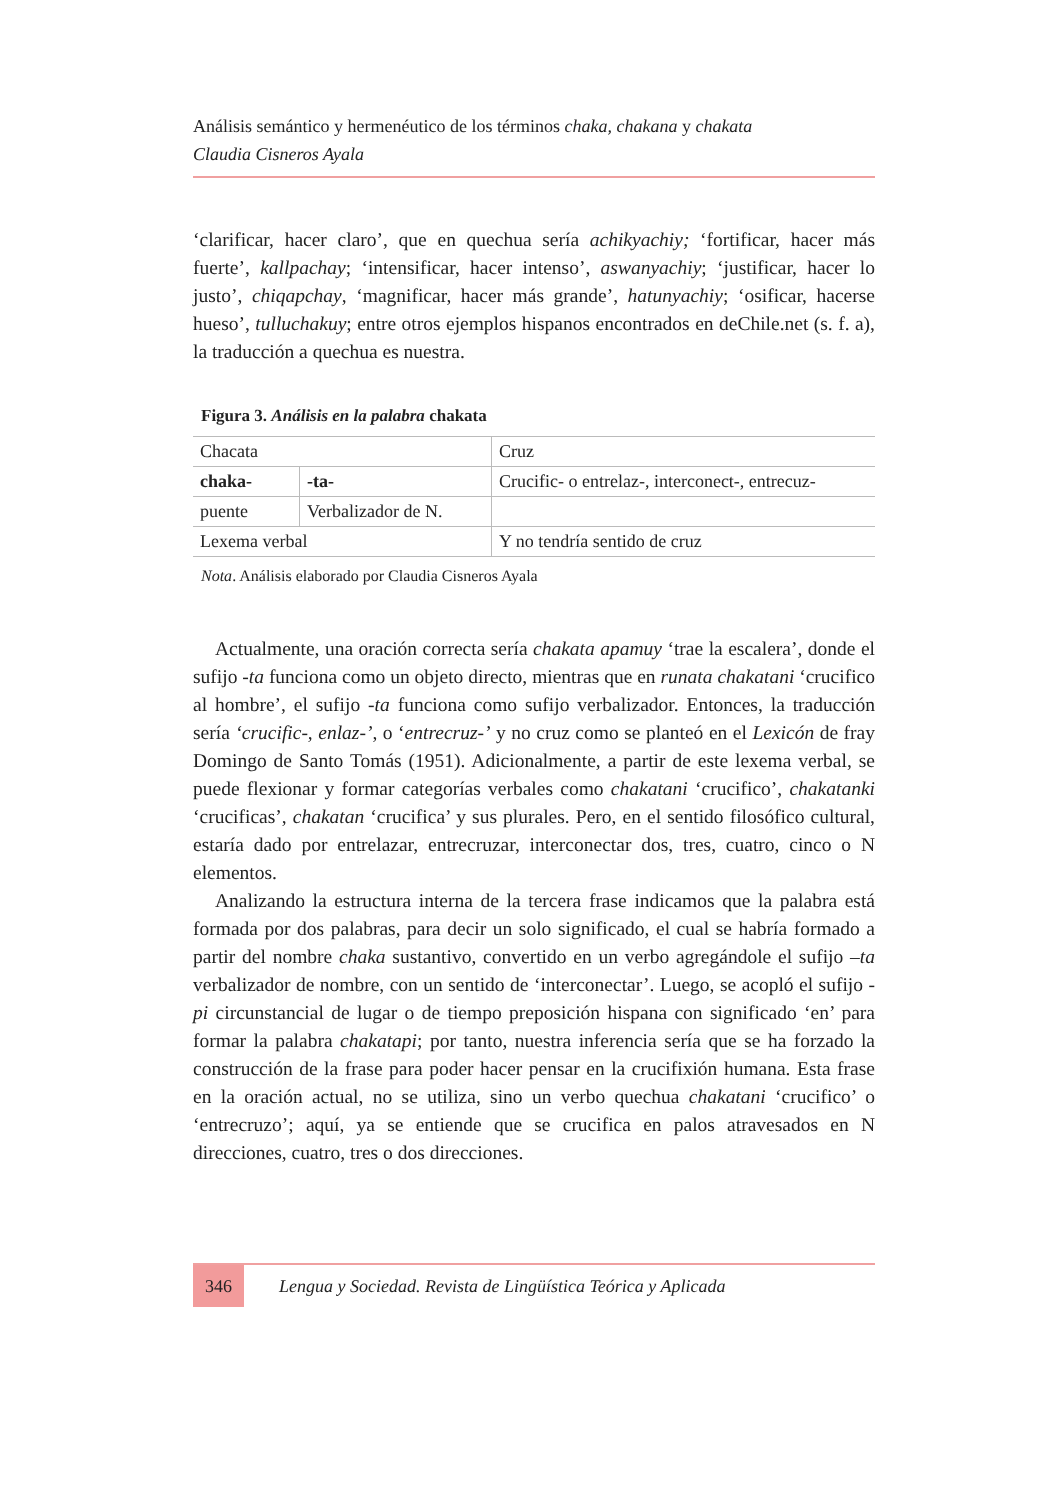Análisis semántico y hermenéutico de los términos chaka, chakana y chakata
Claudia Cisneros Ayala
‘clarificar, hacer claro’, que en quechua sería achikyachiy; ‘fortificar, hacer más fuerte’, kallpachay; ‘intensificar, hacer intenso’, aswanyachiy; ‘justificar, hacer lo justo’, chiqapchay, ‘magnificar, hacer más grande’, hatunyachiy; ‘osificar, hacerse hueso’, tulluchakuy; entre otros ejemplos hispanos encontrados en deChile.net (s. f. a), la traducción a quechua es nuestra.
Figura 3. Análisis en la palabra chakata
| Chacata | | Cruz |
| chaka- | -ta- | Crucific- o entrelaz-, interconect-, entrecuz- |
| puente | Verbalizador de N. | |
| Lexema verbal | | Y no tendría sentido de cruz |
Nota. Análisis elaborado por Claudia Cisneros Ayala
Actualmente, una oración correcta sería chakata apamuy ‘trae la escalera’, donde el sufijo -ta funciona como un objeto directo, mientras que en runata chakatani ‘crucifico al hombre’, el sufijo -ta funciona como sufijo verbalizador. Entonces, la traducción sería ‘crucific-, enlaz-’, o ‘entrecruz-’ y no cruz como se planteó en el Lexicón de fray Domingo de Santo Tomás (1951). Adicionalmente, a partir de este lexema verbal, se puede flexionar y formar categorías verbales como chakatani ‘crucifico’, chakatanki ‘crucificas’, chakatan ‘crucifica’ y sus plurales. Pero, en el sentido filosófico cultural, estaría dado por entrelazar, entrecruzar, interconectar dos, tres, cuatro, cinco o N elementos.
Analizando la estructura interna de la tercera frase indicamos que la palabra está formada por dos palabras, para decir un solo significado, el cual se habría formado a partir del nombre chaka sustantivo, convertido en un verbo agregándole el sufijo –ta verbalizador de nombre, con un sentido de ‘interconectar’. Luego, se acopló el sufijo -pi circunstancial de lugar o de tiempo preposición hispana con significado ‘en’ para formar la palabra chakatapi; por tanto, nuestra inferencia sería que se ha forzado la construcción de la frase para poder hacer pensar en la crucifixión humana. Esta frase en la oración actual, no se utiliza, sino un verbo quechua chakatani ‘crucifico’ o ‘entrecruzo’; aquí, ya se entiende que se crucifica en palos atravesados en N direcciones, cuatro, tres o dos direcciones.
346
Lengua y Sociedad. Revista de Lingüística Teórica y Aplicada